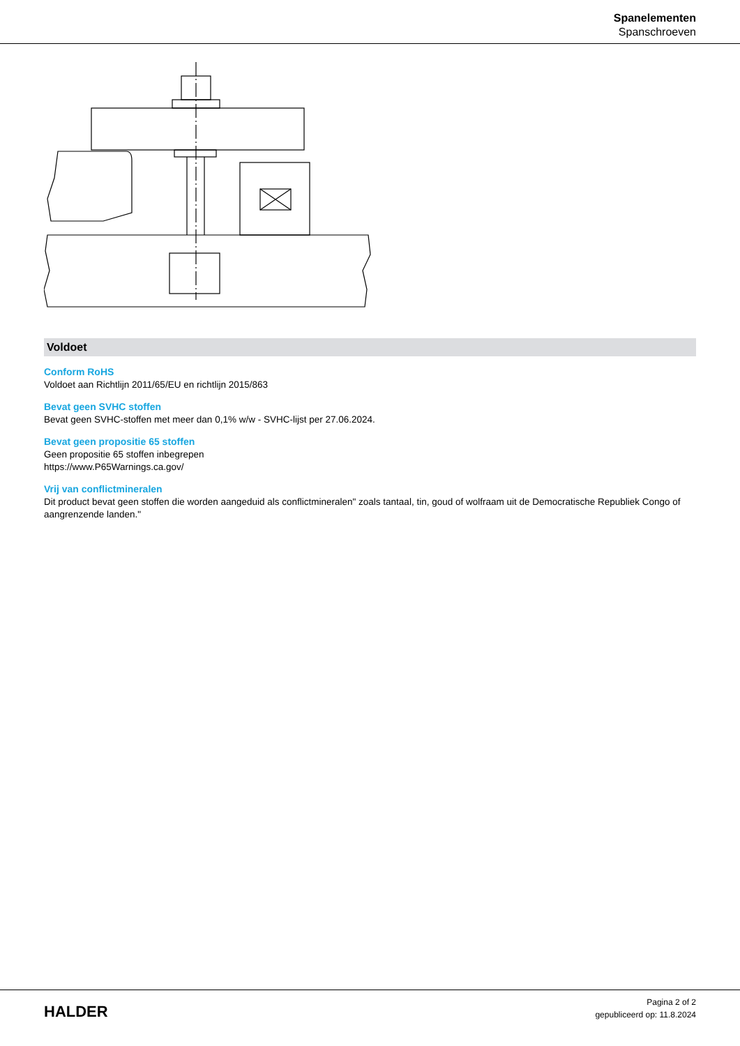Spanelementen
Spanschroeven
Voldoet
Conform RoHS
Voldoet aan Richtlijn 2011/65/EU en richtlijn 2015/863
Bevat geen SVHC stoffen
Bevat geen SVHC-stoffen met meer dan 0,1% w/w - SVHC-lijst per 27.06.2024.
Bevat geen propositie 65 stoffen
Geen propositie 65 stoffen inbegrepen
https://www.P65Warnings.ca.gov/
Vrij van conflictmineralen
Dit product bevat geen stoffen die worden aangeduid als conflictmineralen" zoals tantaal, tin, goud of wolfraam uit de Democratische Republiek Congo of aangrenzende landen."
HALDER
Pagina 2 of 2
gepubliceerd op: 11.8.2024